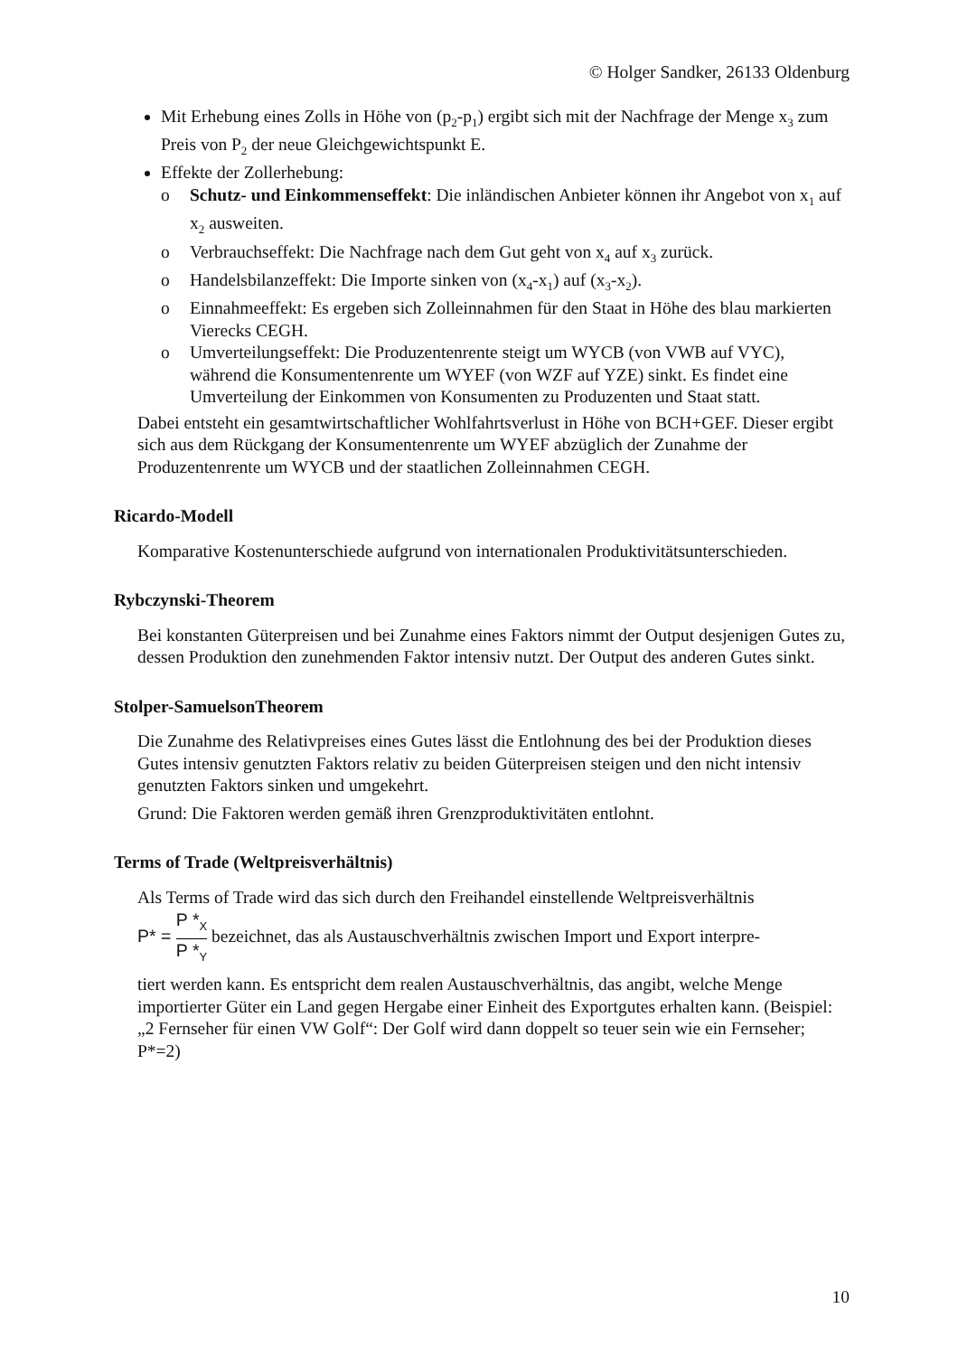© Holger Sandker, 26133 Oldenburg
Mit Erhebung eines Zolls in Höhe von (p<sub>2</sub>-p<sub>1</sub>) ergibt sich mit der Nachfrage der Menge x<sub>3</sub> zum Preis von P<sub>2</sub> der neue Gleichgewichtspunkt E.
Effekte der Zollerhebung:
o Schutz- und Einkommenseffekt: Die inländischen Anbieter können ihr Angebot von x<sub>1</sub> auf x<sub>2</sub> ausweiten.
o Verbrauchseffekt: Die Nachfrage nach dem Gut geht von x<sub>4</sub> auf x<sub>3</sub> zurück.
o Handelsbilanzeffekt: Die Importe sinken von (x<sub>4</sub>-x<sub>1</sub>) auf (x<sub>3</sub>-x<sub>2</sub>).
o Einnahmeeffekt: Es ergeben sich Zolleinnahmen für den Staat in Höhe des blau markierten Vierecks CEGH.
o Umverteilungseffekt: Die Produzentenrente steigt um WYCB (von VWB auf VYC), während die Konsumentenrente um WYEF (von WZF auf YZE) sinkt. Es findet eine Umverteilung der Einkommen von Konsumenten zu Produzenten und Staat statt.
Dabei entsteht ein gesamtwirtschaftlicher Wohlfahrtsverlust in Höhe von BCH+GEF. Dieser ergibt sich aus dem Rückgang der Konsumentenrente um WYEF abzüglich der Zunahme der Produzentenrente um WYCB und der staatlichen Zolleinnahmen CEGH.
Ricardo-Modell
Komparative Kostenunterschiede aufgrund von internationalen Produktivitätsunterschieden.
Rybczynski-Theorem
Bei konstanten Güterpreisen und bei Zunahme eines Faktors nimmt der Output desjenigen Gutes zu, dessen Produktion den zunehmenden Faktor intensiv nutzt. Der Output des anderen Gutes sinkt.
Stolper-SamuelsonTheorem
Die Zunahme des Relativpreises eines Gutes lässt die Entlohnung des bei der Produktion dieses Gutes intensiv genutzten Faktors relativ zu beiden Güterpreisen steigen und den nicht intensiv genutzten Faktors sinken und umgekehrt.
Grund: Die Faktoren werden gemäß ihren Grenzproduktivitäten entlohnt.
Terms of Trade (Weltpreisverhältnis)
Als Terms of Trade wird das sich durch den Freihandel einstellende Weltpreisverhältnis
P* = P *<sub>X</sub> P *<sub>Y</sub> bezeichnet, das als Austauschverhältnis zwischen Import und Export interpre-
tiert werden kann. Es entspricht dem realen Austauschverhältnis, das angibt, welche Menge importierter Güter ein Land gegen Hergabe einer Einheit des Exportgutes erhalten kann. (Beispiel: „2 Fernseher für einen VW Golf“: Der Golf wird dann doppelt so teuer sein wie ein Fernseher; P*=2)
10